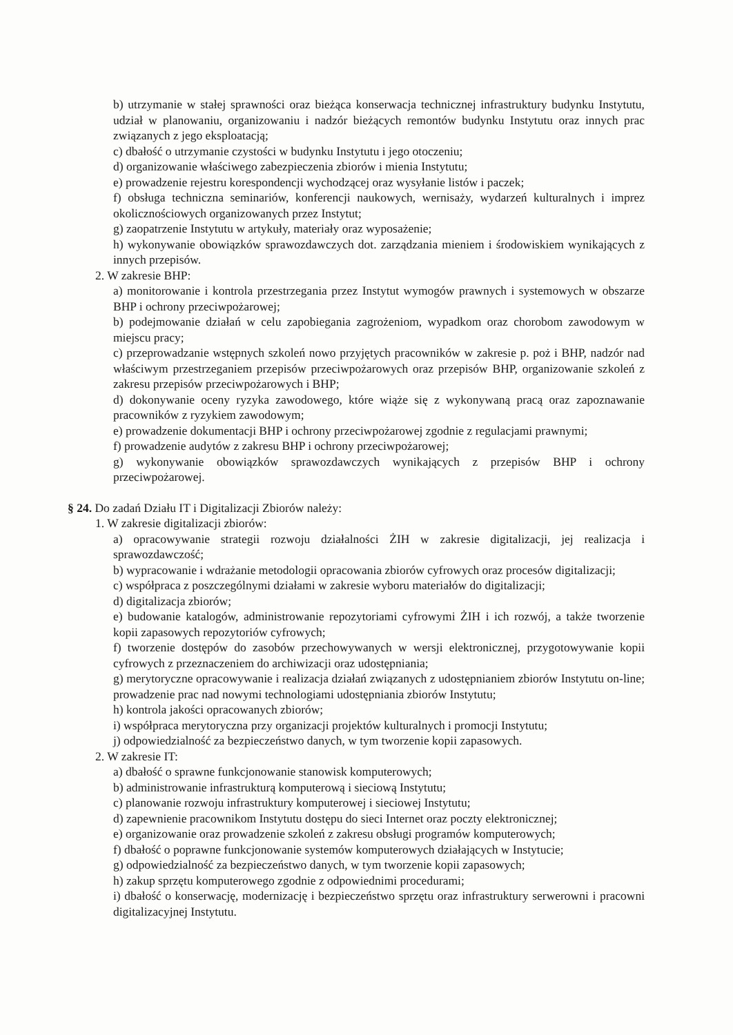b) utrzymanie w stałej sprawności oraz bieżąca konserwacja technicznej infrastruktury budynku Instytutu, udział w planowaniu, organizowaniu i nadzór bieżących remontów budynku Instytutu oraz innych prac związanych z jego eksploatacją;
c) dbałość o utrzymanie czystości w budynku Instytutu i jego otoczeniu;
d) organizowanie właściwego zabezpieczenia zbiorów i mienia Instytutu;
e) prowadzenie rejestru korespondencji wychodzącej oraz wysyłanie listów i paczek;
f) obsługa techniczna seminariów, konferencji naukowych, wernisaży, wydarzeń kulturalnych i imprez okolicznościowych organizowanych przez Instytut;
g) zaopatrzenie Instytutu w artykuły, materiały oraz wyposażenie;
h) wykonywanie obowiązków sprawozdawczych dot. zarządzania mieniem i środowiskiem wynikających z innych przepisów.
2. W zakresie BHP:
a) monitorowanie i kontrola przestrzegania przez Instytut wymogów prawnych i systemowych w obszarze BHP i ochrony przeciwpożarowej;
b) podejmowanie działań w celu zapobiegania zagrożeniom, wypadkom oraz chorobom zawodowym w miejscu pracy;
c) przeprowadzanie wstępnych szkoleń nowo przyjętych pracowników w zakresie p. poż i BHP, nadzór nad właściwym przestrzeganiem przepisów przeciwpożarowych oraz przepisów BHP, organizowanie szkoleń z zakresu przepisów przeciwpożarowych i BHP;
d) dokonywanie oceny ryzyka zawodowego, które wiąże się z wykonywaną pracą oraz zapoznawanie pracowników z ryzykiem zawodowym;
e) prowadzenie dokumentacji BHP i ochrony przeciwpożarowej zgodnie z regulacjami prawnymi;
f) prowadzenie audytów z zakresu BHP i ochrony przeciwpożarowej;
g) wykonywanie obowiązków sprawozdawczych wynikających z przepisów BHP i ochrony przeciwpożarowej.
§ 24. Do zadań Działu IT i Digitalizacji Zbiorów należy:
1. W zakresie digitalizacji zbiorów:
a) opracowywanie strategii rozwoju działalności ŻIH w zakresie digitalizacji, jej realizacja i sprawozdawczość;
b) wypracowanie i wdrażanie metodologii opracowania zbiorów cyfrowych oraz procesów digitalizacji;
c) współpraca z poszczególnymi działami w zakresie wyboru materiałów do digitalizacji;
d) digitalizacja zbiorów;
e) budowanie katalogów, administrowanie repozytoriami cyfrowymi ŻIH i ich rozwój, a także tworzenie kopii zapasowych repozytoriów cyfrowych;
f) tworzenie dostępów do zasobów przechowywanych w wersji elektronicznej, przygotowywanie kopii cyfrowych z przeznaczeniem do archiwizacji oraz udostępniania;
g) merytoryczne opracowywanie i realizacja działań związanych z udostępnianiem zbiorów Instytutu on-line; prowadzenie prac nad nowymi technologiami udostępniania zbiorów Instytutu;
h) kontrola jakości opracowanych zbiorów;
i) współpraca merytoryczna przy organizacji projektów kulturalnych i promocji Instytutu;
j) odpowiedzialność za bezpieczeństwo danych, w tym tworzenie kopii zapasowych.
2. W zakresie IT:
a) dbałość o sprawne funkcjonowanie stanowisk komputerowych;
b) administrowanie infrastrukturą komputerową i sieciową Instytutu;
c) planowanie rozwoju infrastruktury komputerowej i sieciowej Instytutu;
d) zapewnienie pracownikom Instytutu dostępu do sieci Internet oraz poczty elektronicznej;
e) organizowanie oraz prowadzenie szkoleń z zakresu obsługi programów komputerowych;
f) dbałość o poprawne funkcjonowanie systemów komputerowych działających w Instytucie;
g) odpowiedzialność za bezpieczeństwo danych, w tym tworzenie kopii zapasowych;
h) zakup sprzętu komputerowego zgodnie z odpowiednimi procedurami;
i) dbałość o konserwację, modernizację i bezpieczeństwo sprzętu oraz infrastruktury serwerowni i pracowni digitalizacyjnej Instytutu.